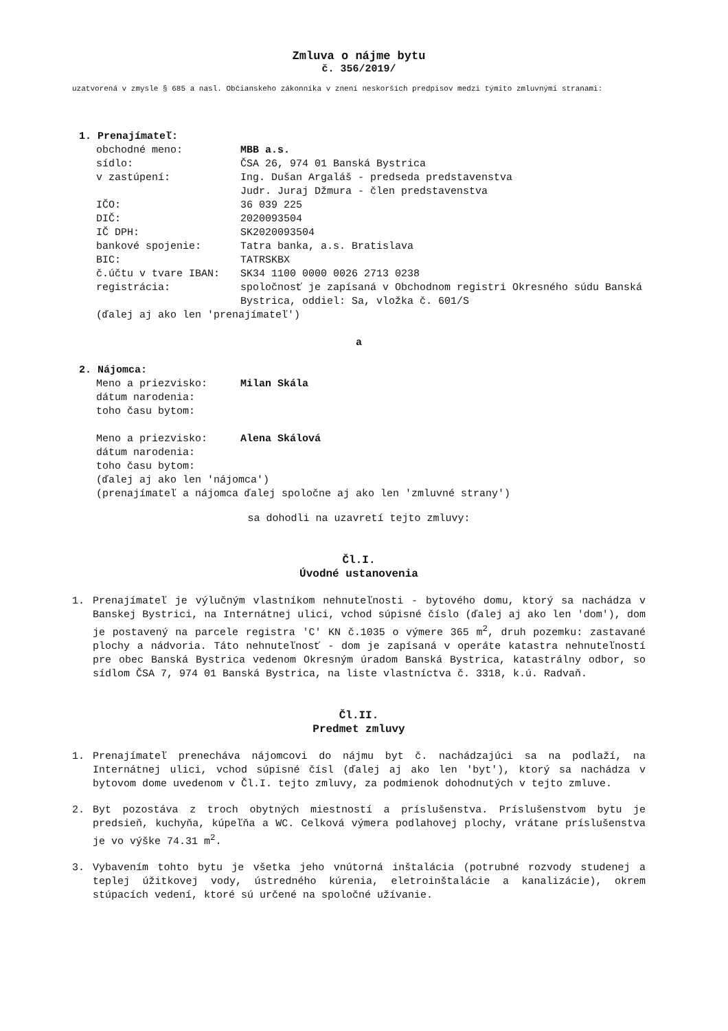Zmluva o nájme bytu
č. 356/2019/
uzatvorená v zmysle § 685 a nasl. Občianskeho zákonníka v znení neskorších predpisov medzi týmito zmluvnými stranami:
1. Prenajímateľ:
| obchodné meno: | MBB a.s. |
| sídlo: | ČSA 26, 974 01 Banská Bystrica |
| v zastúpení: | Ing. Dušan Argaláš - predseda predstavenstva Judr. Juraj Džmura - člen predstavenstva |
| IČO: | 36 039 225 |
| DIČ: | 2020093504 |
| IČ DPH: | SK2020093504 |
| bankové spojenie: | Tatra banka, a.s. Bratislava |
| BIC: | TATRSKBX |
| č.účtu v tvare IBAN: | SK34 1100 0000 0026 2713 0238 |
| registrácia: | spoločnosť je zapísaná v Obchodnom registri Okresného súdu Banská Bystrica, oddiel: Sa, vložka č. 601/S |
(ďalej aj ako len 'prenajímateľ')
a
2. Nájomca:
| Meno a priezvisko: | Milan Skála |
| dátum narodenia: | |
| toho času bytom: | |
| Meno a priezvisko: | Alena Skálová |
| dátum narodenia: | |
| toho času bytom: | |
(ďalej aj ako len 'nájomca')
(prenajímateľ a nájomca ďalej spoločne aj ako len 'zmluvné strany')
sa dohodli na uzavretí tejto zmluvy:
Čl.I.
Úvodné ustanovenia
1. Prenajímateľ je výlučným vlastníkom nehnuteľnosti - bytového domu, ktorý sa nachádza v Banskej Bystrici, na Internátnej ulici, vchod súpisné číslo (ďalej aj ako len 'dom'), dom je postavený na parcele registra 'C' KN č.1035 o výmere 365 m<sup>2</sup>, druh pozemku: zastavané plochy a nádvoria. Táto nehnuteľnosť - dom je zapísaná v operáte katastra nehnuteľností pre obec Banská Bystrica vedenom Okresným úradom Banská Bystrica, katastrálny odbor, so sídlom ČSA 7, 974 01 Banská Bystrica, na liste vlastníctva č. 3318, k.ú. Radvaň.
Čl.II.
Predmet zmluvy
1. Prenajímateľ prenecháva nájomcovi do nájmu byt č. nachádzajúci sa na podlaží, na Internátnej ulici, vchod súpisné čísl (ďalej aj ako len 'byt'), ktorý sa nachádza v bytovom dome uvedenom v Čl.I. tejto zmluvy, za podmienok dohodnutých v tejto zmluve.
2. Byt pozostáva z troch obytných miestností a príslušenstva. Príslušenstvom bytu je predsieň, kuchyňa, kúpeľňa a WC. Celková výmera podlahovej plochy, vrátane príslušenstva je vo výške 74.31 m<sup>2</sup>.
3. Vybavením tohto bytu je všetka jeho vnútorná inštalácia (potrubné rozvody studenej a teplej úžitkovej vody, ústredného kúrenia, eletroinštalácie a kanalizácie), okrem stúpacích vedení, ktoré sú určené na spoločné užívanie.